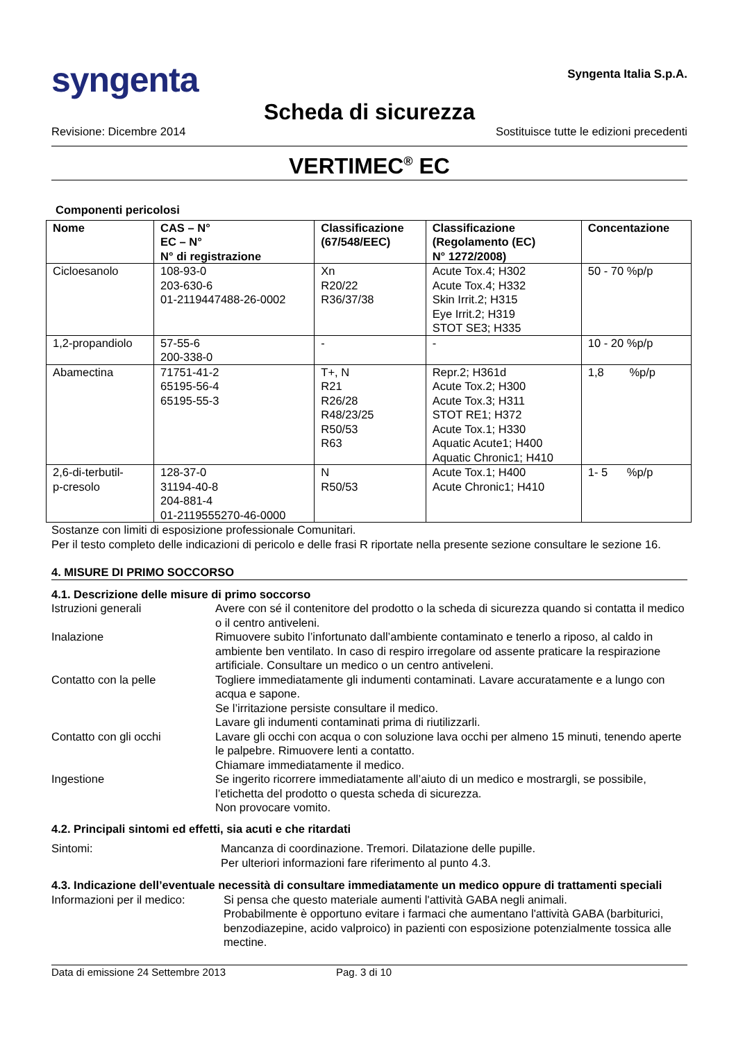syngenta
Syngenta Italia S.p.A.
Scheda di sicurezza
Revisione: Dicembre 2014 Sostituisce tutte le edizioni precedenti
VERTIMEC<sup>®</sup> EC
Componenti pericolosi
| Nome | CAS – N° EC – N° N° di registrazione | Classificazione (67/548/EEC) | Classificazione (Regolamento (EC) N° 1272/2008) | Concentazione |
| --- | --- | --- | --- | --- |
| Cicloesanolo | 108-93-0 203-630-6 01-2119447488-26-0002 | Xn R20/22 R36/37/38 | Acute Tox.4; H302 Acute Tox.4; H332 Skin Irrit.2; H315 Eye Irrit.2; H319 STOT SE3; H335 | 50 - 70 %p/p |
| 1,2-propandiolo | 57-55-6 200-338-0 | - | - | 10 - 20 %p/p |
| Abamectina | 71751-41-2 65195-56-4 65195-55-3 | T+, N R21 R26/28 R48/23/25 R50/53 R63 | Repr.2; H361d Acute Tox.2; H300 Acute Tox.3; H311 STOT RE1; H372 Acute Tox.1; H330 Aquatic Acute1; H400 Aquatic Chronic1; H410 | 1,8 %p/p |
| 2,6-di-terbutil- p-cresolo | 128-37-0 31194-40-8 204-881-4 01-2119555270-46-0000 | N R50/53 | Acute Tox.1; H400 Acute Chronic1; H410 | 1- 5 %p/p |
Sostanze con limiti di esposizione professionale Comunitari.
Per il testo completo delle indicazioni di pericolo e delle frasi R riportate nella presente sezione consultare le sezione 16.
4. MISURE DI PRIMO SOCCORSO
4.1. Descrizione delle misure di primo soccorso
Istruzioni generali Avere con sé il contenitore del prodotto o la scheda di sicurezza quando si contatta il medico o il centro antiveleni.
Inalazione Rimuovere subito l’infortunato dall’ambiente contaminato e tenerlo a riposo, al caldo in ambiente ben ventilato. In caso di respiro irregolare od assente praticare la respirazione artificiale. Consultare un medico o un centro antiveleni.
Contatto con la pelle Togliere immediatamente gli indumenti contaminati. Lavare accuratamente e a lungo con acqua e sapone.
Se l’irritazione persiste consultare il medico.
Lavare gli indumenti contaminati prima di riutilizzarli.
Contatto con gli occhi Lavare gli occhi con acqua o con soluzione lava occhi per almeno 15 minuti, tenendo aperte le palpebre. Rimuovere lenti a contatto.
Chiamare immediatamente il medico.
Ingestione Se ingerito ricorrere immediatamente all’aiuto di un medico e mostrargli, se possibile, l’etichetta del prodotto o questa scheda di sicurezza.
Non provocare vomito.
4.2. Principali sintomi ed effetti, sia acuti e che ritardati
Sintomi: Mancanza di coordinazione. Tremori. Dilatazione delle pupille.
Per ulteriori informazioni fare riferimento al punto 4.3.
4.3. Indicazione dell’eventuale necessità di consultare immediatamente un medico oppure di trattamenti speciali
Informazioni per il medico:
Si pensa che questo materiale aumenti l'attività GABA negli animali.
Probabilmente è opportuno evitare i farmaci che aumentano l'attività GABA (barbiturici, benzodiazepine, acido valproico) in pazienti con esposizione potenzialmente tossica alle mectine.
Data di emissione 24 Settembre 2013 Pag. 3 di 10